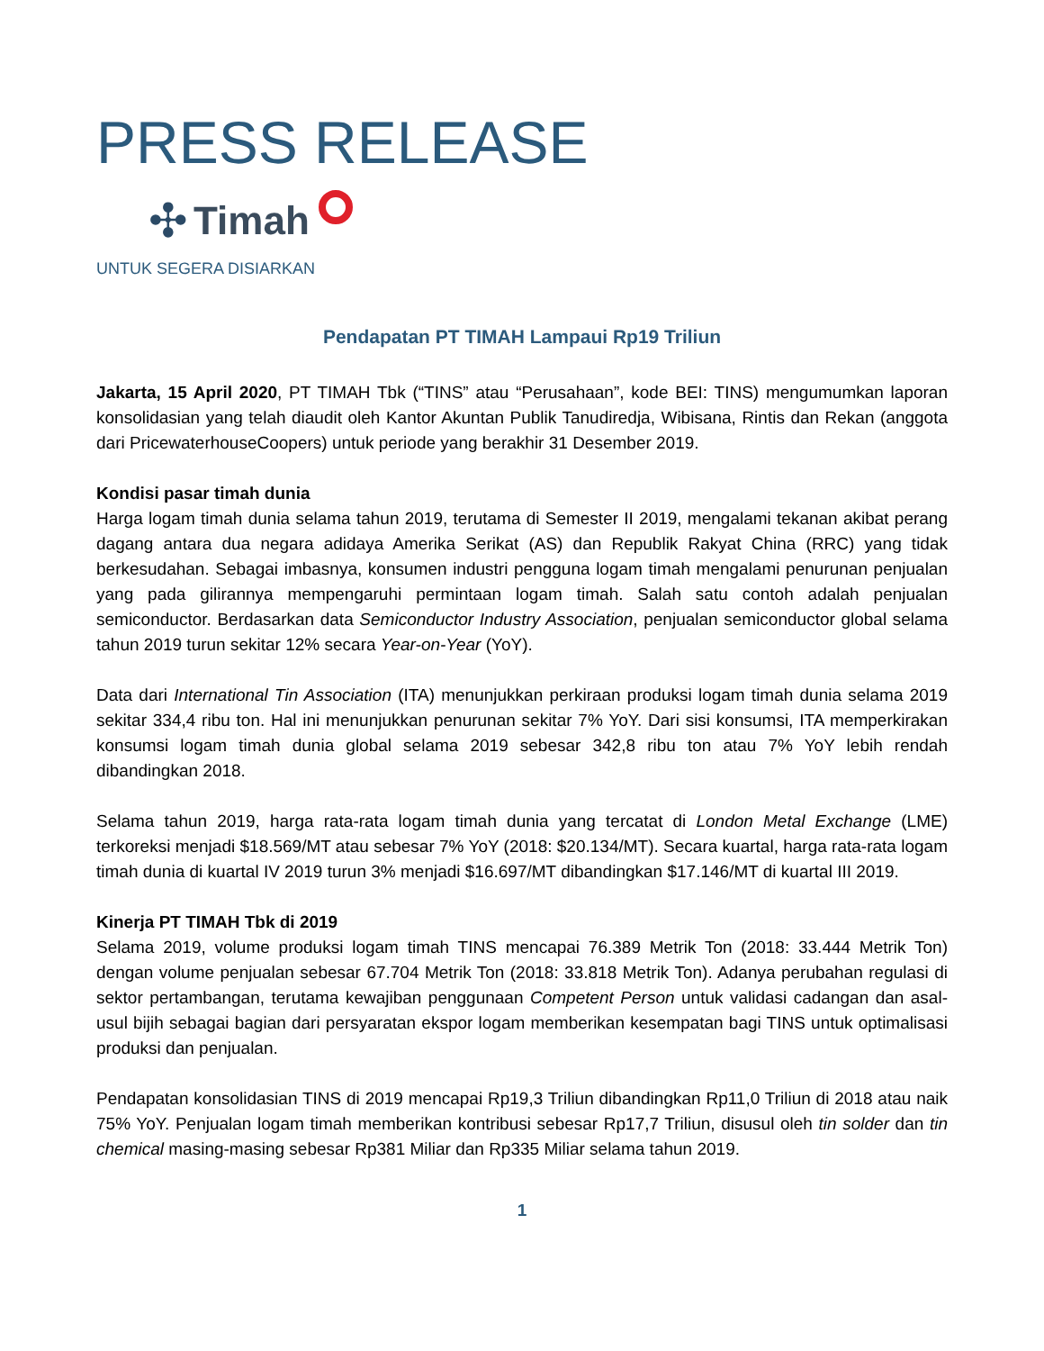PRESS RELEASE
✣ Timah
UNTUK SEGERA DISIARKAN
Pendapatan PT TIMAH Lampaui Rp19 Triliun
Jakarta, 15 April 2020, PT TIMAH Tbk (“TINS” atau “Perusahaan”, kode BEI: TINS) mengumumkan laporan konsolidasian yang telah diaudit oleh Kantor Akuntan Publik Tanudiredja, Wibisana, Rintis dan Rekan (anggota dari PricewaterhouseCoopers) untuk periode yang berakhir 31 Desember 2019.
Kondisi pasar timah dunia
Harga logam timah dunia selama tahun 2019, terutama di Semester II 2019, mengalami tekanan akibat perang dagang antara dua negara adidaya Amerika Serikat (AS) dan Republik Rakyat China (RRC) yang tidak berkesudahan. Sebagai imbasnya, konsumen industri pengguna logam timah mengalami penurunan penjualan yang pada gilirannya mempengaruhi permintaan logam timah. Salah satu contoh adalah penjualan semiconductor. Berdasarkan data Semiconductor Industry Association, penjualan semiconductor global selama tahun 2019 turun sekitar 12% secara Year-on-Year (YoY).
Data dari International Tin Association (ITA) menunjukkan perkiraan produksi logam timah dunia selama 2019 sekitar 334,4 ribu ton. Hal ini menunjukkan penurunan sekitar 7% YoY. Dari sisi konsumsi, ITA memperkirakan konsumsi logam timah dunia global selama 2019 sebesar 342,8 ribu ton atau 7% YoY lebih rendah dibandingkan 2018.
Selama tahun 2019, harga rata-rata logam timah dunia yang tercatat di London Metal Exchange (LME) terkoreksi menjadi $18.569/MT atau sebesar 7% YoY (2018: $20.134/MT). Secara kuartal, harga rata-rata logam timah dunia di kuartal IV 2019 turun 3% menjadi $16.697/MT dibandingkan $17.146/MT di kuartal III 2019.
Kinerja PT TIMAH Tbk di 2019
Selama 2019, volume produksi logam timah TINS mencapai 76.389 Metrik Ton (2018: 33.444 Metrik Ton) dengan volume penjualan sebesar 67.704 Metrik Ton (2018: 33.818 Metrik Ton). Adanya perubahan regulasi di sektor pertambangan, terutama kewajiban penggunaan Competent Person untuk validasi cadangan dan asal-usul bijih sebagai bagian dari persyaratan ekspor logam memberikan kesempatan bagi TINS untuk optimalisasi produksi dan penjualan.
Pendapatan konsolidasian TINS di 2019 mencapai Rp19,3 Triliun dibandingkan Rp11,0 Triliun di 2018 atau naik 75% YoY. Penjualan logam timah memberikan kontribusi sebesar Rp17,7 Triliun, disusul oleh tin solder dan tin chemical masing-masing sebesar Rp381 Miliar dan Rp335 Miliar selama tahun 2019.
1